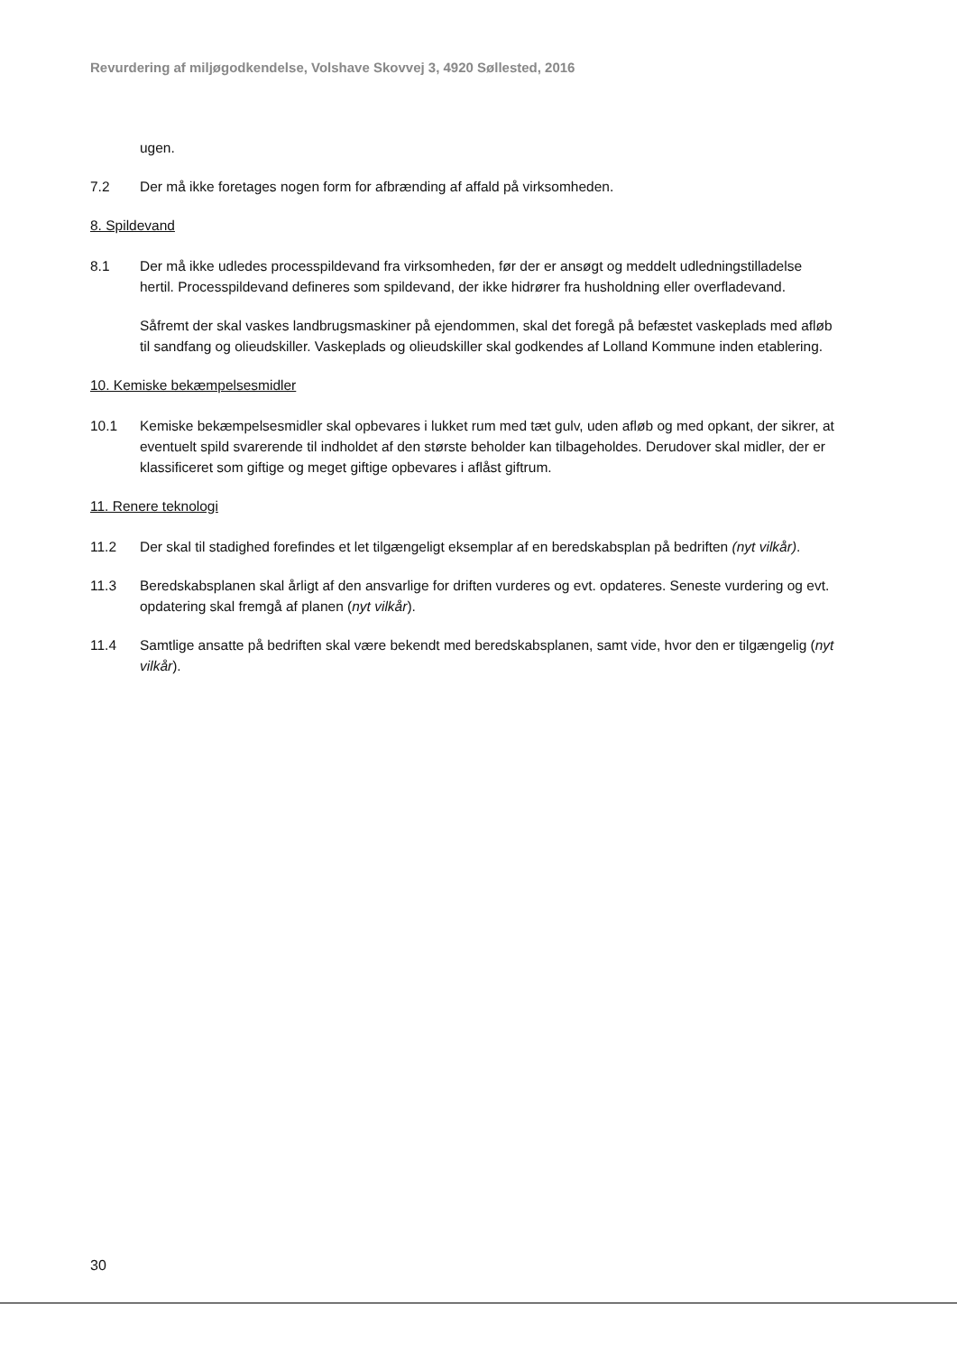Revurdering af miljøgodkendelse, Volshave Skovvej 3, 4920 Søllested, 2016
ugen.
7.2 Der må ikke foretages nogen form for afbrænding af affald på virksomheden.
8. Spildevand
8.1 Der må ikke udledes processpildevand fra virksomheden, før der er ansøgt og meddelt udledningstilladelse hertil. Processpildevand defineres som spildevand, der ikke hidrører fra husholdning eller overfladevand.
Såfremt der skal vaskes landbrugsmaskiner på ejendommen, skal det foregå på befæstet vaskeplads med afløb til sandfang og olieudskiller. Vaskeplads og olieudskiller skal godkendes af Lolland Kommune inden etablering.
10. Kemiske bekæmpelsesmidler
10.1 Kemiske bekæmpelsesmidler skal opbevares i lukket rum med tæt gulv, uden afløb og med opkant, der sikrer, at eventuelt spild svarerende til indholdet af den største beholder kan tilbageholdes. Derudover skal midler, der er klassificeret som giftige og meget giftige opbevares i aflåst giftrum.
11. Renere teknologi
11.2 Der skal til stadighed forefindes et let tilgængeligt eksemplar af en beredskabsplan på bedriften (nyt vilkår).
11.3 Beredskabsplanen skal årligt af den ansvarlige for driften vurderes og evt. opdateres. Seneste vurdering og evt. opdatering skal fremgå af planen (nyt vilkår).
11.4 Samtlige ansatte på bedriften skal være bekendt med beredskabsplanen, samt vide, hvor den er tilgængelig (nyt vilkår).
30